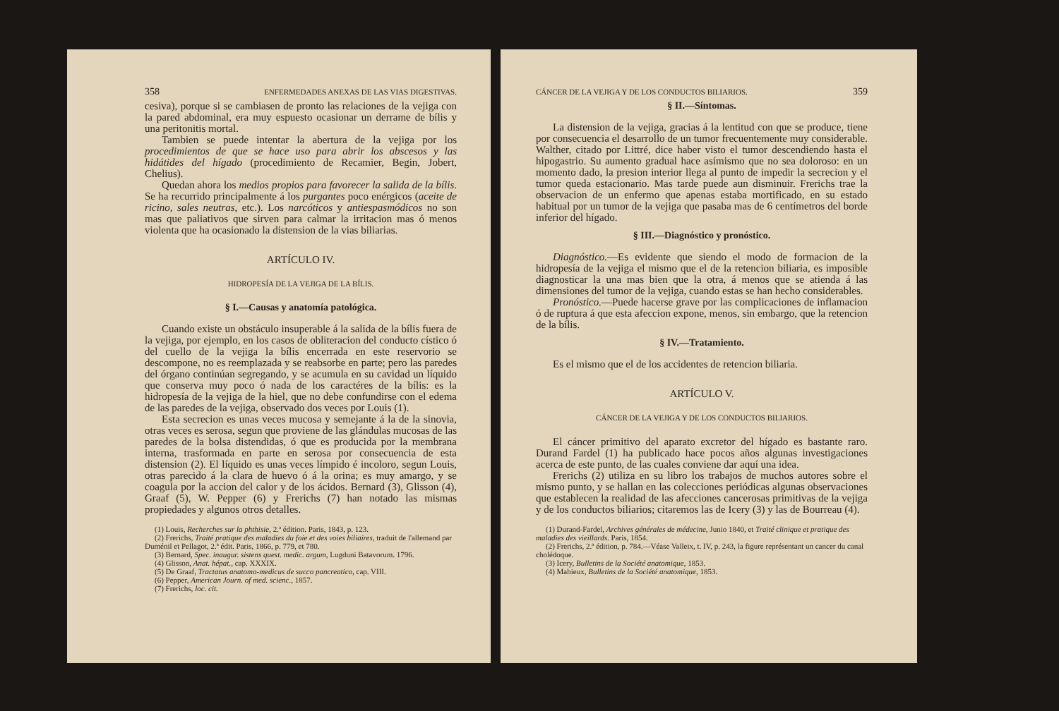358 ENFERMEDADES ANEXAS DE LAS VIAS DIGESTIVAS.
cesiva), porque si se cambiasen de pronto las relaciones de la vejiga con la pared abdominal, era muy espuesto ocasionar un derrame de bílis y una peritonitis mortal.
Tambien se puede intentar la abertura de la vejiga por los procedimientos de que se hace uso para abrir los abscesos y las hidátides del hígado (procedimiento de Recamier, Begin, Jobert, Chelius).
Quedan ahora los medios propios para favorecer la salida de la bílis. Se ha recurrido principalmente á los purgantes poco enérgicos (aceite de ricino, sales neutras, etc.). Los narcóticos y antiespasmódicos no son mas que paliativos que sirven para calmar la irritacion mas ó menos violenta que ha ocasionado la distension de la vias biliarias.
ARTÍCULO IV.
HIDROPESÍA DE LA VEJIGA DE LA BÍLIS.
§ I.—Causas y anatomía patológica.
Cuando existe un obstáculo insuperable á la salida de la bílis fuera de la vejiga, por ejemplo, en los casos de obliteracion del conducto cístico ó del cuello de la vejiga la bílis encerrada en este reservorio se descompone, no es reemplazada y se reabsorbe en parte; pero las paredes del órgano continúan segregando, y se acumula en su cavidad un líquido que conserva muy poco ó nada de los caractéres de la bílis: es la hidropesía de la vejiga de la hiel, que no debe confundirse con el edema de las paredes de la vejiga, observado dos veces por Louis (1).
Esta secrecion es unas veces mucosa y semejante á la de la sinovia, otras veces es serosa, segun que proviene de las glándulas mucosas de las paredes de la bolsa distendidas, ó que es producida por la membrana interna, trasformada en parte en serosa por consecuencia de esta distension (2). El líquido es unas veces límpido é incoloro, segun Louis, otras parecido á la clara de huevo ó á la orina; es muy amargo, y se coagula por la accion del calor y de los ácidos. Bernard (3), Glisson (4), Graaf (5), W. Pepper (6) y Frerichs (7) han notado las mismas propiedades y algunos otros detalles.
(1) Louis, Recherches sur la phthisie, 2.ª édition. Paris, 1843, p. 123.
(2) Frerichs, Traité pratique des maladies du foie et des voies biliaires, traduit de l'allemand par Duménil et Pellagot, 2.ª édit. Paris, 1866, p. 779, et 780.
(3) Bernard, Spec. inaugur. sistens quest. medic. argum, Lugduni Batavorum. 1796.
(4) Glisson, Anat. hépat., cap. XXXIX.
(5) De Graaf, Tractatus anatomo-medicus de succo pancreatico, cap. VIII.
(6) Pepper, American Journ. of med. scienc., 1857.
(7) Frerichs, loc. cit.
CÁNCER DE LA VEJIGA Y DE LOS CONDUCTOS BILIARIOS. 359
§ II.—Síntomas.
La distension de la vejiga, gracias á la lentitud con que se produce, tiene por consecuencia el desarrollo de un tumor frecuentemente muy considerable. Walther, citado por Littré, dice haber visto el tumor descendiendo hasta el hipogastrio. Su aumento gradual hace asímismo que no sea doloroso: en un momento dado, la presion interior llega al punto de impedir la secrecion y el tumor queda estacionario. Mas tarde puede aun disminuir. Frerichs trae la observacion de un enfermo que apenas estaba mortificado, en su estado habitual por un tumor de la vejiga que pasaba mas de 6 centímetros del borde inferior del hígado.
§ III.—Diagnóstico y pronóstico.
Diagnóstico.—Es evidente que siendo el modo de formacion de la hidropesía de la vejiga el mismo que el de la retencion biliaria, es imposible diagnosticar la una mas bien que la otra, á menos que se atienda á las dimensiones del tumor de la vejiga, cuando estas se han hecho considerables.
Pronóstico.—Puede hacerse grave por las complicaciones de inflamacion ó de ruptura á que esta afeccion expone, menos, sin embargo, que la retencion de la bílis.
§ IV.—Tratamiento.
Es el mismo que el de los accidentes de retencion biliaria.
ARTÍCULO V.
CÁNCER DE LA VEJIGA Y DE LOS CONDUCTOS BILIARIOS.
El cáncer primitivo del aparato excretor del hígado es bastante raro. Durand Fardel (1) ha publicado hace pocos años algunas investigaciones acerca de este punto, de las cuales conviene dar aquí una idea.
Frerichs (2) utiliza en su libro los trabajos de muchos autores sobre el mismo punto, y se hallan en las colecciones periódicas algunas observaciones que establecen la realidad de las afecciones cancerosas primitivas de la vejiga y de los conductos biliarios; citaremos las de Icery (3) y las de Bourreau (4).
(1) Durand-Fardel, Archives générales de médecine, Junio 1840, et Traité clinique et pratique des maladies des vieillards. Paris, 1854.
(2) Frerichs, 2.ª édition, p. 784.—Véase Valleix, t. IV, p. 243, la figure représentant un cancer du canal cholédoque.
(3) Icery, Bulletins de la Société anatomique, 1853.
(4) Mahieux, Bulletins de la Société anatomique, 1853.